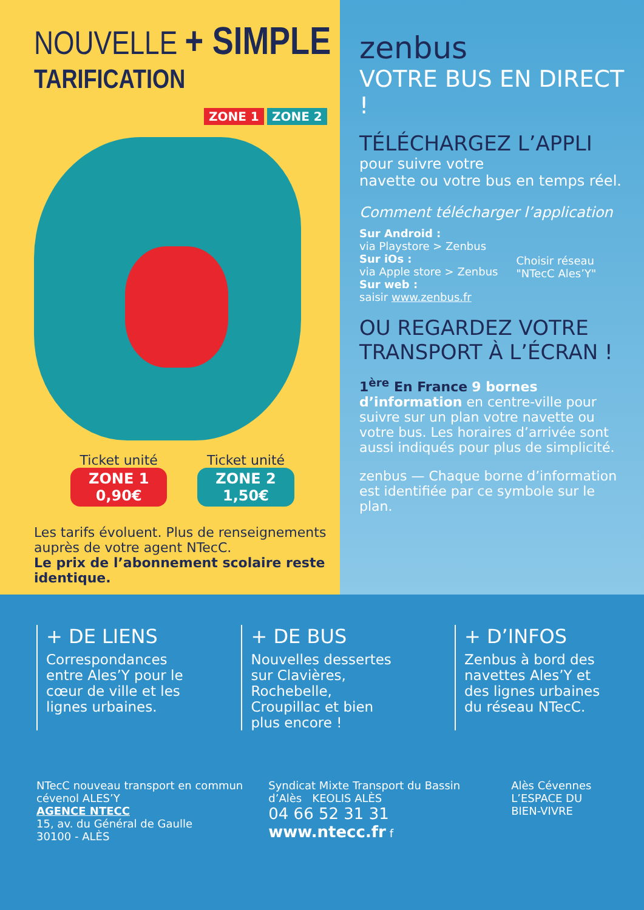NOUVELLE + SIMPLE
TARIFICATION
ZONE 1 ZONE 2
Ticket unité ZONE 1
0,90€ Ticket unité ZONE 2
1,50€
Les tarifs évoluent. Plus de renseignements auprès de votre agent NTecC.
Le prix de l’abonnement scolaire reste identique.
zenbus
VOTRE BUS EN DIRECT !
TÉLÉCHARGEZ L’APPLI
pour suivre votre
navette ou votre bus en temps réel.
Comment télécharger l’application
Sur Android :
via Playstore > Zenbus
Sur iOs :
via Apple store > Zenbus
Sur web :
saisir www.zenbus.fr
Choisir réseau
"NTecC Ales’Y"
OU REGARDEZ VOTRE
TRANSPORT À L’ÉCRAN !
1<sup>ère</sup> En France 9 bornes d’information en centre-ville pour suivre sur un plan votre navette ou votre bus. Les horaires d’arrivée sont aussi indiqués pour plus de simplicité.
zenbus — Chaque borne d’information est identifiée par ce symbole sur le plan.
+ DE LIENS
Correspondances entre Ales’Y pour le cœur de ville et les lignes urbaines.
+ DE BUS
Nouvelles dessertes sur Clavières, Rochebelle, Croupillac et bien plus encore !
+ D’INFOS
Zenbus à bord des navettes Ales’Y et des lignes urbaines du réseau NTecC.
NTecC nouveau transport en commun cévenol ALES’Y
AGENCE NTECC
15, av. du Général de Gaulle
30100 - ALÈS
Syndicat Mixte Transport du Bassin d’Alès KEOLIS ALÈS
04 66 52 31 31
www.ntecc.fr f
Alès Cévennes
L’ESPACE DU BIEN-VIVRE